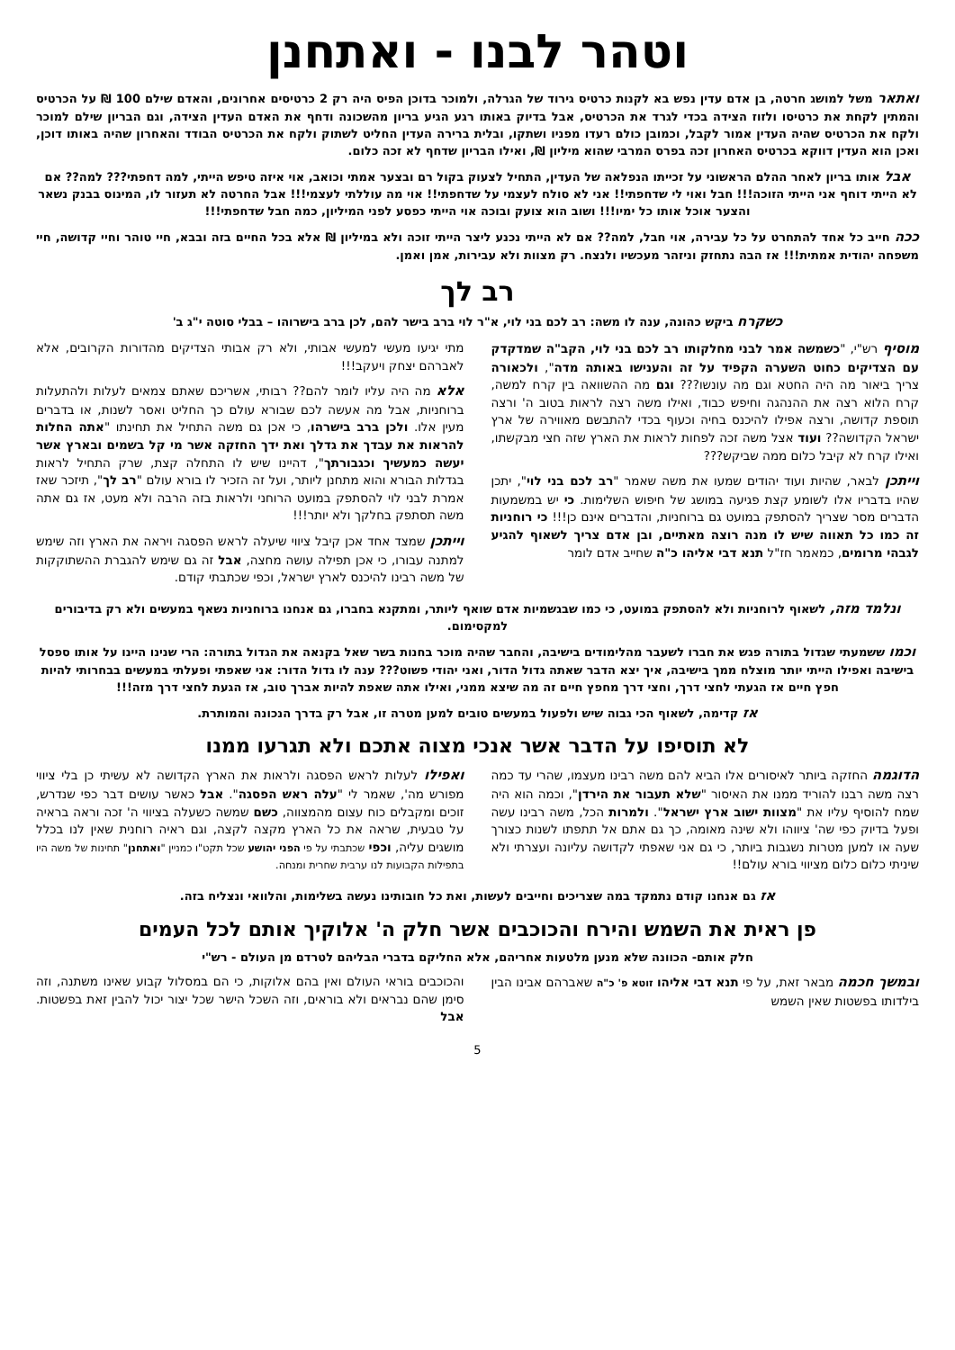וטהר לבנו - ואתחנן
ואתאר משל למושג חרטה, בן אדם עדין נפש בא לקנות כרטיס גירוד של הגרלה, ולמוכר בדוכן הפיס היה רק 2 כרטיסים אחרונים, והאדם שילם 100 ₪ על הכרטיס והמתין לקחת את כרטיסו ולזוז הצידה בכדי לגרד את הכרטיס, אבל בדיוק באותו רגע הגיע בריון מהשכונה ודחף את האדם העדין הצידה, וגם הבריון שילם למוכר ולקח את הכרטיס שהיה העדין אמור לקבל, וכמובן כולם רעדו מפניו ושתקו, ובלית ברירה העדין החליט לשתוק ולקח את הכרטיס הבודד והאחרון שהיה באותו דוכן, ואכן הוא העדין דווקא בכרטיס האחרון זכה בפרס המרבי שהוא מיליון ₪, ואילו הבריון שדחף לא זכה כלום.
אבל אותו בריון לאחר ההלם הראשוני על זכייתו הנפלאה של העדין, התחיל לצעוק בקול רם ובצער אמתי וכואב, אוי איזה טיפש הייתי, למה דחפתי??? למה?? אם לא הייתי דוחף אני הייתי הזוכה!!! חבל ואוי לי שדחפתי!! אני לא סולח לעצמי על שדחפתי!! אוי מה עוללתי לעצמי!!! אבל החרטה לא תעזור לו, המינוס בבנק נשאר והצער אוכל אותו כל ימיו!!! ושוב הוא צועק ובוכה אוי הייתי כפסע לפני המיליון, כמה חבל שדחפתי!!!
ככה חייב כל אחד להתחרט על כל עבירה, אוי חבל, למה?? אם לא הייתי נכנע ליצר הייתי זוכה ולא במיליון ₪ אלא בכל החיים בזה ובבא, חיי טוהר וחיי קדושה, חיי משפחה יהודית אמתית!!! אז הבה נתחזק וניזהר מעכשיו ולנצח. רק מצוות ולא עבירות, אמן ואמן.
רב לך
כשקרח ביקש כהונה, ענה לו משה: רב לכם בני לוי, א"ר לוי ברב בישר להם, לכן ברב בישרוהו – בבלי סוטה י"ג ב'
מוסיף רש"י, "כשמשה אמר לבני מחלקותו רב לכם בני לוי, הקב"ה שמדקדק עם הצדיקים כחוט השערה הקפיד על זה והענישו באותה מדה", ולכאורה צריך ביאור מה היה החטא וגם מה עונשו??? וגם מה ההשוואה בין קרח למשה, קרח הלוא רצה את ההנהגה וחיפש כבוד, ואילו משה רצה לראות בטוב ה' ורצה תוספת קדושה, ורצה אפילו להיכנס בחיה וכעוף בכדי להתבשם מאווירה של ארץ ישראל הקדושה?? ועוד אצל משה זכה לפחות לראות את הארץ שזה חצי מבקשתו, ואילו קרח לא קיבל כלום ממה שביקש???
וייתכן לבאר, שהיות ועוד יהודים שמעו את משה שאמר "רב לכם בני לוי", יתכן שהיו בדבריו אלו לשומע קצת פגיעה במושג של חיפוש השלימות. כי יש במשמעות הדברים מסר שצריך להסתפק במועט גם ברוחניות, והדברים אינם כן!!! כי רוחניות זה כמו כל תאווה שיש לו מנה רוצה מאתיים, ובן אדם צריך לשאוף להגיע לגבהי מרומים, כמאמר חז"ל תנא דבי אליהו כ"ה שחייב אדם לומר
מתי יגיעו מעשי למעשי אבותי, ולא רק אבותי הצדיקים מהדורות הקרובים, אלא לאברהם יצחק ויעקב!!!
אלא מה היה עליו לומר להם?? רבותי, אשריכם שאתם צמאים לעלות ולהתעלות ברוחניות, אבל מה אעשה לכם שבורא עולם כך החליט ואסר לשנות, או בדברים מעין אלו. ולכן ברב בישרהו, כי אכן גם משה התחיל את תחינתו "אתה החלות להראות את עבדך את גדלך ואת ידך החזקה אשר מי קל בשמים ובארץ אשר יעשה כמעשיך וכגבורתך", דהיינו שיש לו התחלה קצת, שרק התחיל לראות בגדלות הבורא והוא מתחנן ליותר, ועל זה הזכיר לו בורא עולם "רב לך", תיזכר שאז אמרת לבני לוי להסתפק במועט הרוחני ולראות בזה הרבה ולא מעט, אז גם אתה משה תסתפק בחלקך ולא יותר!!!
וייתכן שמצד אחד אכן קיבל ציווי שיעלה לראש הפסגה ויראה את הארץ וזה שימש למתנה עבורו, כי אכן תפילה עושה מחצה, אבל זה גם שימש להגברת ההשתוקקות של משה רבינו להיכנס לארץ ישראל, וכפי שכתבתי קודם.
ונלמד מזה, לשאוף לרוחניות ולא להסתפק במועט, כי כמו שבגשמיות אדם שואף ליותר, ומתקנא בחברו, גם אנחנו ברוחניות נשאף במעשים ולא רק בדיבורים למקסימום.
וכמו ששמעתי שגדול בתורה פגש את חברו לשעבר מהלימודים בישיבה, והחבר שהיה מוכר בחנות בשר שאל בקנאה את הגדול בתורה: הרי שנינו היינו על אותו ספסל בישיבה ואפילו הייתי יותר מוצלח ממך בישיבה, איך יצא הדבר שאתה גדול הדור, ואני יהודי פשוט??? ענה לו גדול הדור: אני שאפתי ופעלתי במעשים בבחרותי להיות חפץ חיים אז הגעתי לחצי דרך, וחצי דרך מחפץ חיים זה מה שיצא ממני, ואילו אתה שאפת להיות אברך טוב, אז הגעת לחצי דרך מזה!!!
אז קדימה, לשאוף הכי גבוה שיש ולפעול במעשים טובים למען מטרה זו, אבל רק בדרך הנכונה והמותרת.
לא תוסיפו על הדבר אשר אנכי מצוה אתכם ולא תגרעו ממנו
הדוגמה החזקה ביותר לאיסורים אלו הביא להם משה רבינו מעצמו, שהרי עד כמה רצה משה רבנו להוריד ממנו את האיסור "שלא תעבור את הירדן", וכמה הוא היה שמח להוסיף עליו את "מצוות ישוב ארץ ישראל". ולמרות הכל, משה רבינו עשה ופעל בדיוק כפי שה' ציווהו ולא שינה מאומה, כך גם אתם אל תתפתו לשנות כצורך שעה או למען מטרות נשגבות ביותר, כי גם אני שאפתי לקדושה עליונה ועצרתי ולא שיניתי כלום כלום מציווי בורא עולם!!
ואפילו לעלות לראש הפסגה ולראות את הארץ הקדושה לא עשיתי כן בלי ציווי מפורש מה', שאמר לי "עלה ראש הפסגה". אבל כאשר עושים דבר כפי שנדרש, זוכים ומקבלים כוח עצום מהמצווה, כשם שמשה כשעלה בציווי ה' זכה וראה בראיה על טבעית, שראה את כל הארץ מקצה לקצה, וגם ראיה רוחנית שאין לנו בכלל מושגים עליה, וכפי שכתבתי על פי הפני יהושע שכל תקט"ו כמניין "ואתחנן" תחינות של משה היו בתפילות הקבועות לנו ערבית שחרית ומנחה.
אז גם אנחנו קודם נתמקד במה שצריכים וחייבים לעשות, ואת כל חובותינו נעשה בשלימות, והלוואי ונצליח בזה.
פן ראית את השמש והירח והכוכבים אשר חלק ה' אלוקיך אותם לכל העמים
חלק אותם- הכוונה שלא מנען מלטעות אחריהם, אלא החליקם בדברי הבליהם לטרדם מן העולם - רש"י
ובמשך חכמה מבאר זאת, על פי תנא דבי אליהו זוטא פ' כ"ה שאברהם אבינו הבין בילדותו בפשטות שאין השמש
והכוכבים בוראי העולם ואין בהם אלוקות, כי הם במסלול קבוע שאינו משתנה, וזה סימן שהם נבראים ולא בוראים, וזה השכל הישר שכל יצור יכול להבין זאת בפשטות. אבל
5